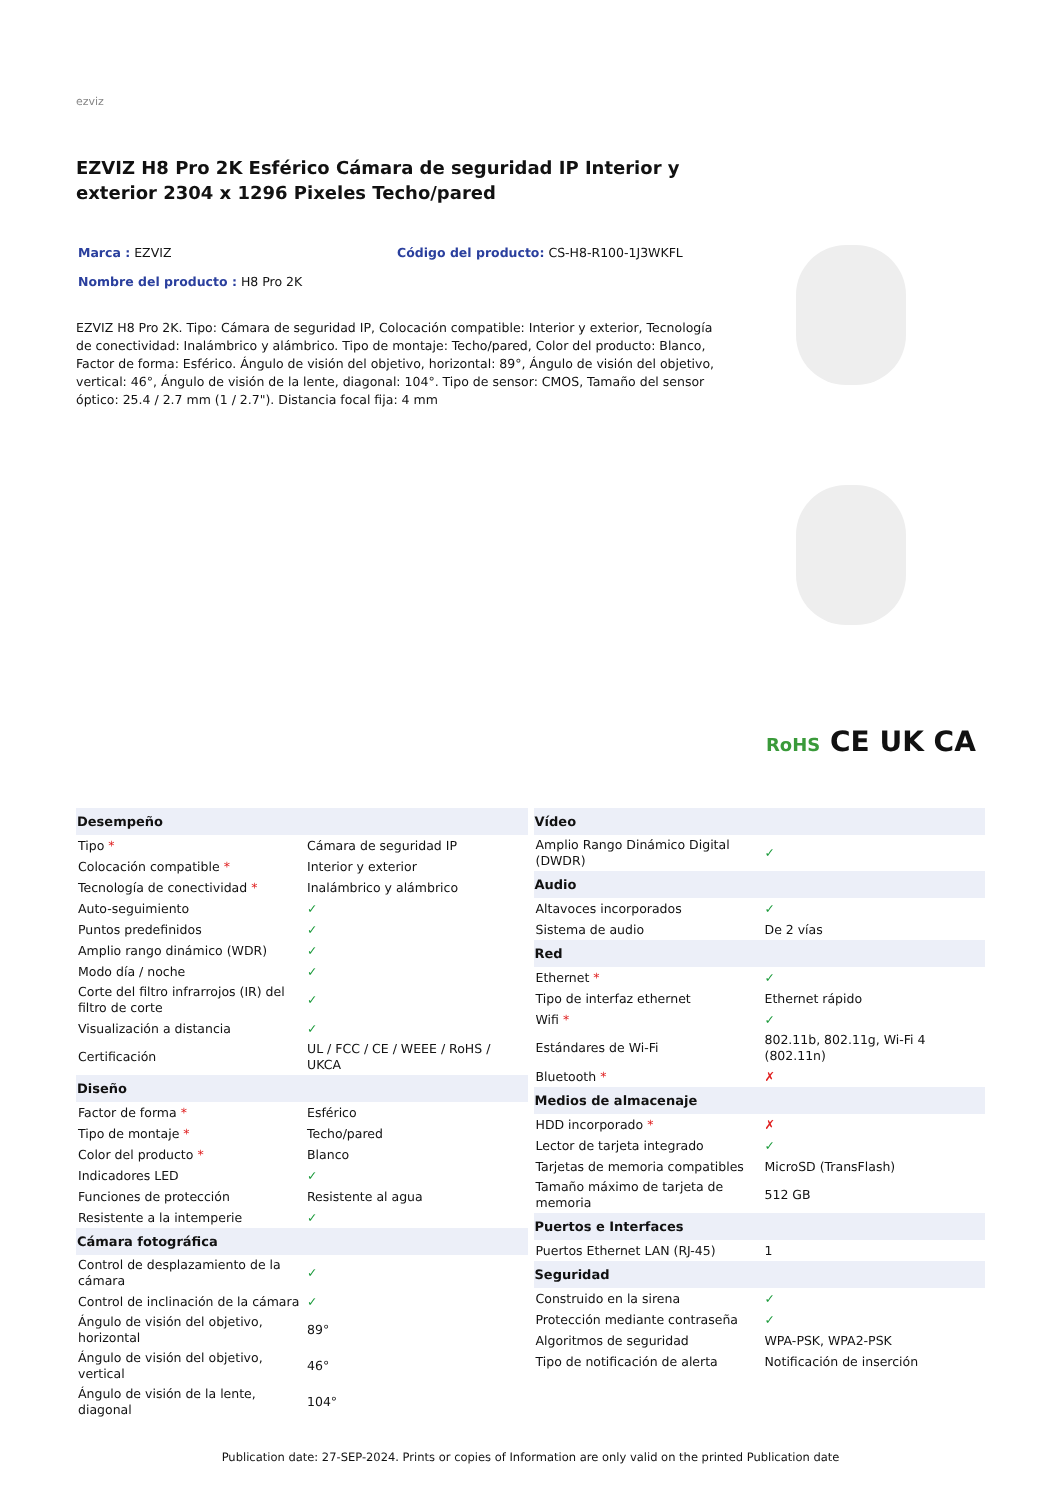ezviz
EZVIZ H8 Pro 2K Esférico Cámara de seguridad IP Interior y exterior 2304 x 1296 Pixeles Techo/pared
Marca : EZVIZ Código del producto: CS-H8-R100-1J3WKFL
Nombre del producto : H8 Pro 2K
EZVIZ H8 Pro 2K. Tipo: Cámara de seguridad IP, Colocación compatible: Interior y exterior, Tecnología de conectividad: Inalámbrico y alámbrico. Tipo de montaje: Techo/pared, Color del producto: Blanco, Factor de forma: Esférico. Ángulo de visión del objetivo, horizontal: 89°, Ángulo de visión del objetivo, vertical: 46°, Ángulo de visión de la lente, diagonal: 104°. Tipo de sensor: CMOS, Tamaño del sensor óptico: 25.4 / 2.7 mm (1 / 2.7"). Distancia focal fija: 4 mm
RoHS CE UK CA
| Desempeño | |
| --- | --- |
| Tipo * | Cámara de seguridad IP |
| Colocación compatible * | Interior y exterior |
| Tecnología de conectividad * | Inalámbrico y alámbrico |
| Auto-seguimiento | ✓ |
| Puntos predefinidos | ✓ |
| Amplio rango dinámico (WDR) | ✓ |
| Modo día / noche | ✓ |
| Corte del filtro infrarrojos (IR) del filtro de corte | ✓ |
| Visualización a distancia | ✓ |
| Certificación | UL / FCC / CE / WEEE / RoHS / UKCA |
| Diseño | |
| Factor de forma * | Esférico |
| Tipo de montaje * | Techo/pared |
| Color del producto * | Blanco |
| Indicadores LED | ✓ |
| Funciones de protección | Resistente al agua |
| Resistente a la intemperie | ✓ |
| Cámara fotográfica | |
| Control de desplazamiento de la cámara | ✓ |
| Control de inclinación de la cámara | ✓ |
| Ángulo de visión del objetivo, horizontal | 89° |
| Ángulo de visión del objetivo, vertical | 46° |
| Ángulo de visión de la lente, diagonal | 104° |
| Vídeo | |
| --- | --- |
| Amplio Rango Dinámico Digital (DWDR) | ✓ |
| Audio | |
| Altavoces incorporados | ✓ |
| Sistema de audio | De 2 vías |
| Red | |
| Ethernet * | ✓ |
| Tipo de interfaz ethernet | Ethernet rápido |
| Wifi * | ✓ |
| Estándares de Wi-Fi | 802.11b, 802.11g, Wi-Fi 4 (802.11n) |
| Bluetooth * | ✗ |
| Medios de almacenaje | |
| HDD incorporado * | ✗ |
| Lector de tarjeta integrado | ✓ |
| Tarjetas de memoria compatibles | MicroSD (TransFlash) |
| Tamaño máximo de tarjeta de memoria | 512 GB |
| Puertos e Interfaces | |
| Puertos Ethernet LAN (RJ-45) | 1 |
| Seguridad | |
| Construido en la sirena | ✓ |
| Protección mediante contraseña | ✓ |
| Algoritmos de seguridad | WPA-PSK, WPA2-PSK |
| Tipo de notificación de alerta | Notificación de inserción |
Publication date: 27-SEP-2024. Prints or copies of Information are only valid on the printed Publication date